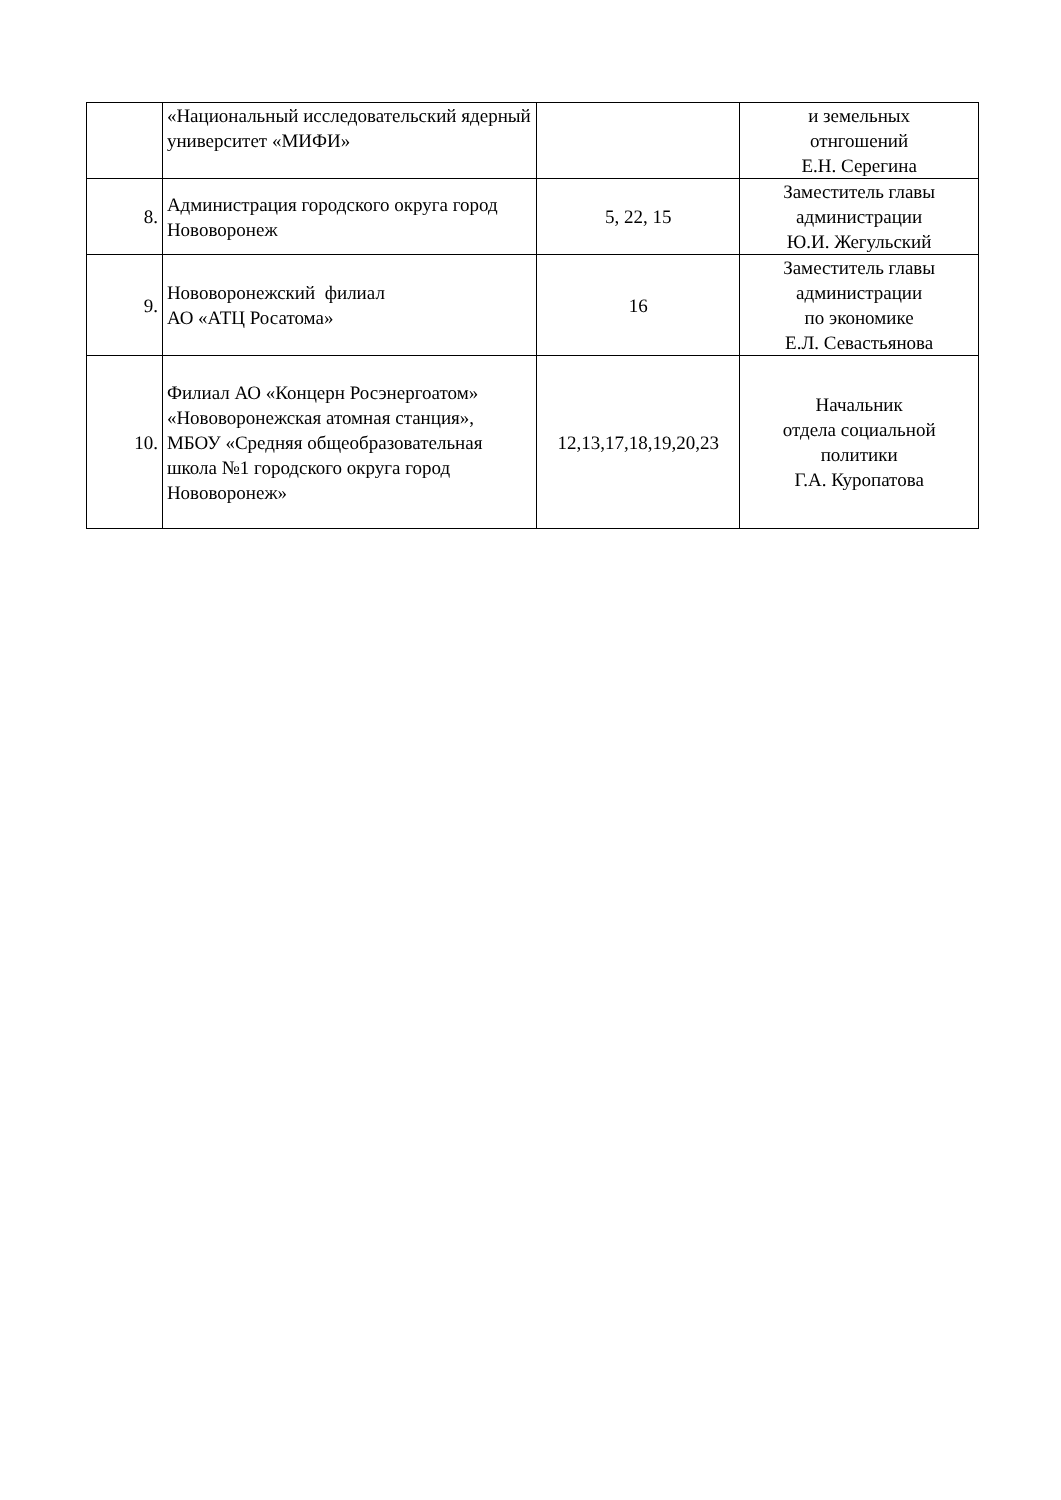| | «Национальный исследовательский ядерный университет «МИФИ» | | и земельных отнгошений Е.Н. Серегина |
| 8. | Администрация городского округа город Нововоронеж | 5, 22, 15 | Заместитель главы администрации Ю.И. Жегульский |
| 9. | Нововоронежский филиал АО «АТЦ Росатома» | 16 | Заместитель главы администрации по экономике Е.Л. Севастьянова |
| 10. | Филиал АО «Концерн Росэнергоатом» «Нововоронежская атомная станция», МБОУ «Средняя общеобразовательная школа №1 городского округа город Нововоронеж» | 12,13,17,18,19,20,23 | Начальник отдела социальной политики Г.А. Куропатова |